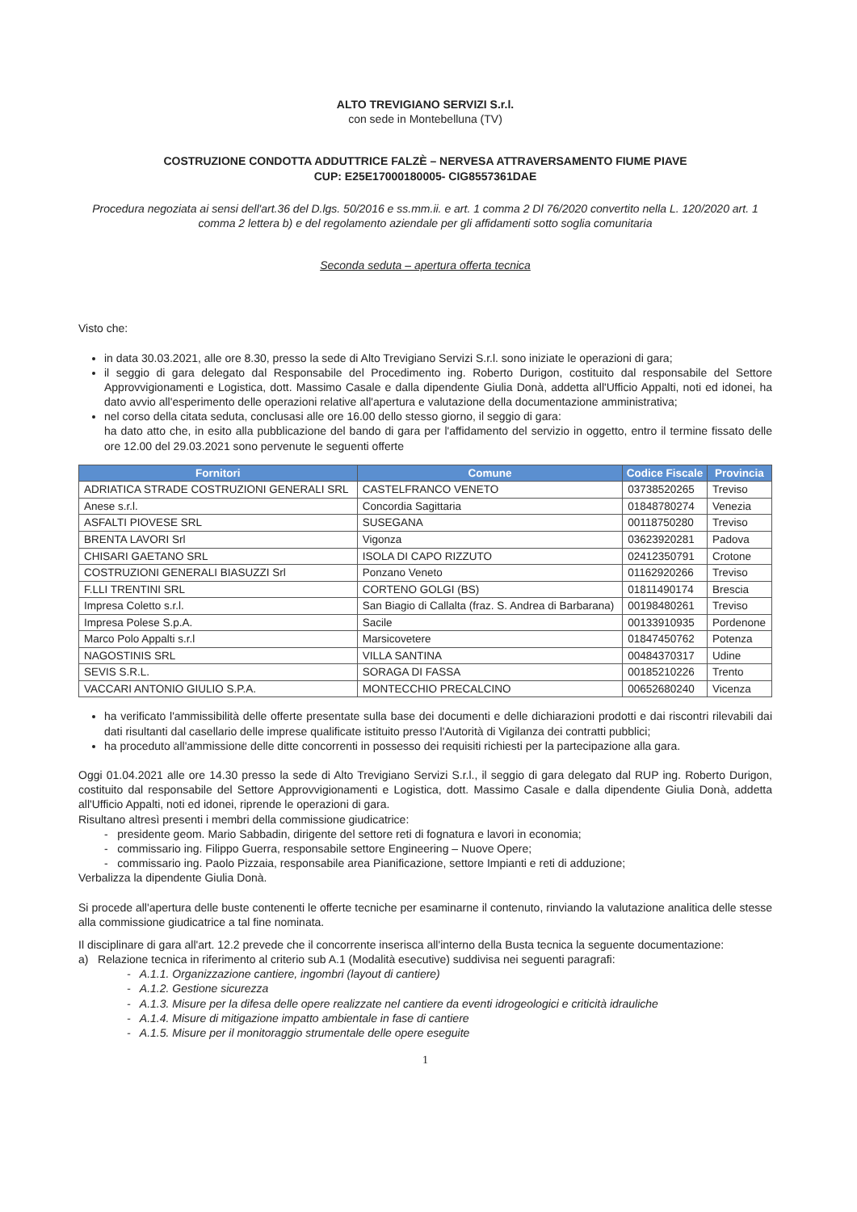ALTO TREVIGIANO SERVIZI S.r.l.
con sede in Montebelluna (TV)
COSTRUZIONE CONDOTTA ADDUTTRICE FALZÈ – NERVESA ATTRAVERSAMENTO FIUME PIAVE
CUP: E25E17000180005- CIG8557361DAE
Procedura negoziata ai sensi dell'art.36 del D.lgs. 50/2016 e ss.mm.ii. e art. 1 comma 2 Dl 76/2020 convertito nella L. 120/2020 art. 1 comma 2 lettera b) e del regolamento aziendale per gli affidamenti sotto soglia comunitaria
Seconda seduta – apertura offerta tecnica
Visto che:
in data 30.03.2021, alle ore 8.30, presso la sede di Alto Trevigiano Servizi S.r.l. sono iniziate le operazioni di gara;
il seggio di gara delegato dal Responsabile del Procedimento ing. Roberto Durigon, costituito dal responsabile del Settore Approvvigionamenti e Logistica, dott. Massimo Casale e dalla dipendente Giulia Donà, addetta all'Ufficio Appalti, noti ed idonei, ha dato avvio all'esperimento delle operazioni relative all'apertura e valutazione della documentazione amministrativa;
nel corso della citata seduta, conclusasi alle ore 16.00 dello stesso giorno, il seggio di gara:
ha dato atto che, in esito alla pubblicazione del bando di gara per l'affidamento del servizio in oggetto, entro il termine fissato delle ore 12.00 del 29.03.2021 sono pervenute le seguenti offerte
| Fornitori | Comune | Codice Fiscale | Provincia |
| --- | --- | --- | --- |
| ADRIATICA STRADE COSTRUZIONI GENERALI SRL | CASTELFRANCO VENETO | 03738520265 | Treviso |
| Anese s.r.l. | Concordia Sagittaria | 01848780274 | Venezia |
| ASFALTI PIOVESE SRL | SUSEGANA | 00118750280 | Treviso |
| BRENTA LAVORI Srl | Vigonza | 03623920281 | Padova |
| CHISARI GAETANO SRL | ISOLA DI CAPO RIZZUTO | 02412350791 | Crotone |
| COSTRUZIONI GENERALI BIASUZZI Srl | Ponzano Veneto | 01162920266 | Treviso |
| F.LLI TRENTINI SRL | CORTENO GOLGI (BS) | 01811490174 | Brescia |
| Impresa Coletto s.r.l. | San Biagio di Callalta (fraz. S. Andrea di Barbarana) | 00198480261 | Treviso |
| Impresa Polese S.p.A. | Sacile | 00133910935 | Pordenone |
| Marco Polo Appalti s.r.l | Marsicovetere | 01847450762 | Potenza |
| NAGOSTINIS SRL | VILLA SANTINA | 00484370317 | Udine |
| SEVIS S.R.L. | SORAGA DI FASSA | 00185210226 | Trento |
| VACCARI ANTONIO GIULIO S.P.A. | MONTECCHIO PRECALCINO | 00652680240 | Vicenza |
ha verificato l'ammissibilità delle offerte presentate sulla base dei documenti e delle dichiarazioni prodotti e dai riscontri rilevabili dai dati risultanti dal casellario delle imprese qualificate istituito presso l'Autorità di Vigilanza dei contratti pubblici;
ha proceduto all'ammissione delle ditte concorrenti in possesso dei requisiti richiesti per la partecipazione alla gara.
Oggi 01.04.2021 alle ore 14.30 presso la sede di Alto Trevigiano Servizi S.r.l., il seggio di gara delegato dal RUP ing. Roberto Durigon, costituito dal responsabile del Settore Approvvigionamenti e Logistica, dott. Massimo Casale e dalla dipendente Giulia Donà, addetta all'Ufficio Appalti, noti ed idonei, riprende le operazioni di gara.
Risultano altresì presenti i membri della commissione giudicatrice:
- presidente geom. Mario Sabbadin, dirigente del settore reti di fognatura e lavori in economia;
- commissario ing. Filippo Guerra, responsabile settore Engineering – Nuove Opere;
- commissario ing. Paolo Pizzaia, responsabile area Pianificazione, settore Impianti e reti di adduzione;
Verbalizza la dipendente Giulia Donà.
Si procede all'apertura delle buste contenenti le offerte tecniche per esaminarne il contenuto, rinviando la valutazione analitica delle stesse alla commissione giudicatrice a tal fine nominata.
Il disciplinare di gara all'art. 12.2 prevede che il concorrente inserisca all'interno della Busta tecnica la seguente documentazione:
a) Relazione tecnica in riferimento al criterio sub A.1 (Modalità esecutive) suddivisa nei seguenti paragrafi:
- A.1.1. Organizzazione cantiere, ingombri (layout di cantiere)
- A.1.2. Gestione sicurezza
- A.1.3. Misure per la difesa delle opere realizzate nel cantiere da eventi idrogeologici e criticità idrauliche
- A.1.4. Misure di mitigazione impatto ambientale in fase di cantiere
- A.1.5. Misure per il monitoraggio strumentale delle opere eseguite
1